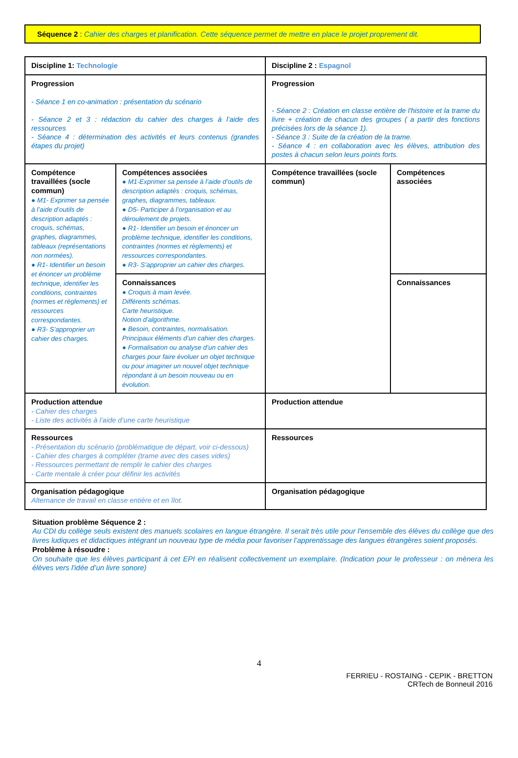Séquence 2 : Cahier des charges et planification. Cette séquence permet de mettre en place le projet proprement dit.
| Discipline 1: Technologie | | Discipline 2 : Espagnol | |
| Progression - Séance 1 en co-animation : présentation du scénario - Séance 2 et 3 : rédaction du cahier des charges à l’aide des ressources - Séance 4 : détermination des activités et leurs contenus (grandes étapes du projet) | | Progression - Séance 2 : Création en classe entière de l'histoire et la trame du livre + création de chacun des groupes ( a partir des fonctions précisées lors de la séance 1). - Séance 3 : Suite de la création de la trame. - Séance 4 : en collaboration avec les élèves, attribution des postes à chacun selon leurs points forts. | |
| Compétence travaillées (socle commun) ● M1- Exprimer sa pensée à l’aide d’outils de description adaptés : croquis, schémas, graphes, diagrammes, tableaux (représentations non normées). ● R1- Identifier un besoin et énoncer un problème technique, identifier les conditions, contraintes (normes et règlements) et ressources correspondantes. ● R3- S’approprier un cahier des charges. | Compétences associées ● M1-Exprimer sa pensée à l’aide d’outils de description adaptés : croquis, schémas, graphes, diagrammes, tableaux. ● D5- Participer à l’organisation et au déroulement de projets. ● R1- Identifier un besoin et énoncer un problème technique, identifier les conditions, contraintes (normes et règlements) et ressources correspondantes. ● R3- S’approprier un cahier des charges. | Compétence travaillées (socle commun) | Compétences associées |
| | Connaissances ● Croquis à main levée. Différents schémas. Carte heuristique. Notion d’algorithme. ● Besoin, contraintes, normalisation. Principaux éléments d’un cahier des charges. ● Formalisation ou analyse d’un cahier des charges pour faire évoluer un objet technique ou pour imaginer un nouvel objet technique répondant à un besoin nouveau ou en évolution. | | Connaissances |
| Production attendue - Cahier des charges - Liste des activités à l’aide d’une carte heuristique | | Production attendue | |
| Ressources - Présentation du scénario (problématique de départ, voir ci-dessous) - Cahier des charges à compléter (trame avec des cases vides) - Ressources permettant de remplir le cahier des charges - Carte mentale à créer pour définir les activités | | Ressources | |
| Organisation pédagogique Alternance de travail en classe entière et en îlot. | | Organisation pédagogique | |
Situation problème Séquence 2 :
Au CDI du collège seuls existent des manuels scolaires en langue étrangère. Il serait très utile pour l'ensemble des élèves du collège que des livres ludiques et didactiques intégrant un nouveau type de média pour favoriser l’apprentissage des langues étrangères soient proposés.
Problème à résoudre :
On souhaite que les élèves participant à cet EPI en réalisent collectivement un exemplaire. (Indication pour le professeur : on mènera les élèves vers l'idée d’un livre sonore)
4
FERRIEU - ROSTAING - CEPIK - BRETTON
CRTech de Bonneuil 2016